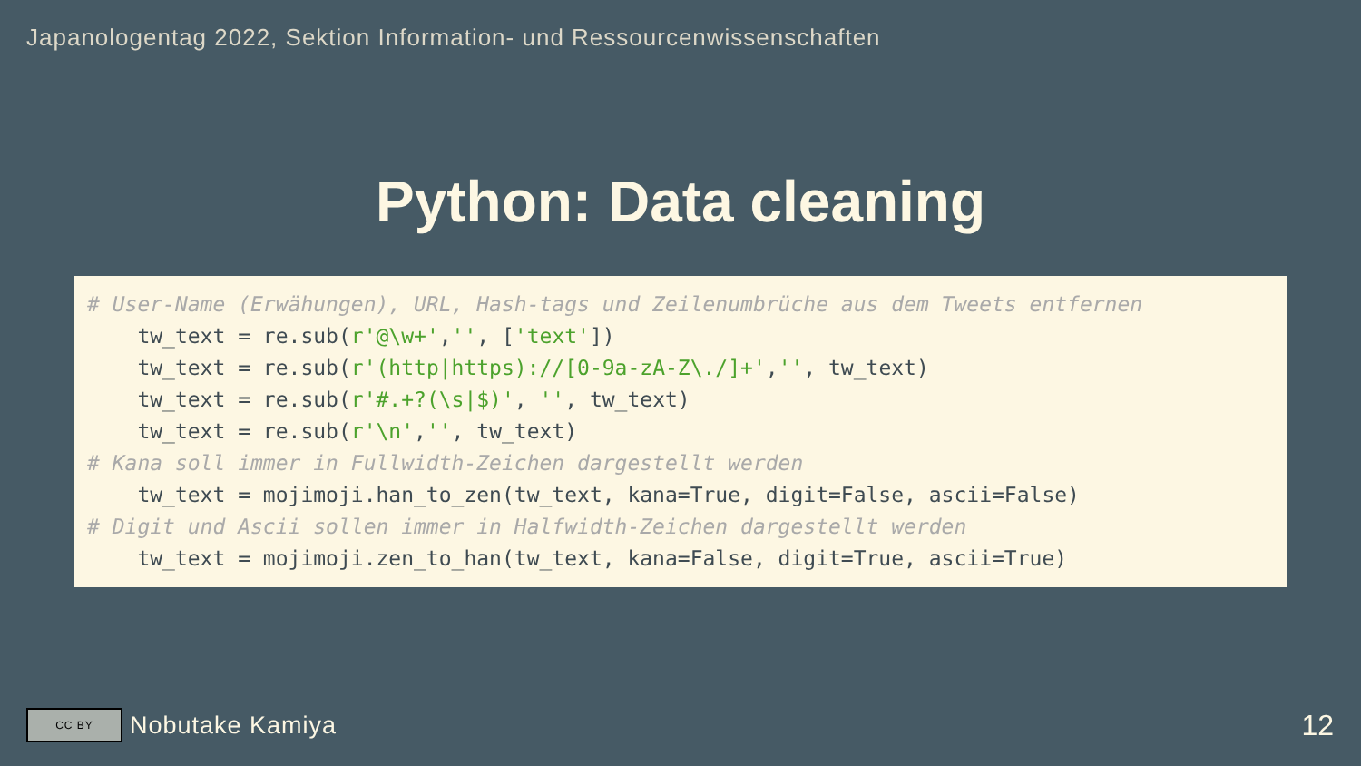Japanologentag 2022, Sektion Information- und Ressourcenwissenschaften
Python: Data cleaning
# User-Name (Erwähungen), URL, Hash-tags und Zeilenumbrüche aus dem Tweets entfernen
    tw_text = re.sub(r'@\w+','', ['text'])
    tw_text = re.sub(r'(http|https)://[0-9a-zA-Z\./]+','', tw_text)
    tw_text = re.sub(r'#.+?(\s|$)', '', tw_text)
    tw_text = re.sub(r'\n','', tw_text)
# Kana soll immer in Fullwidth-Zeichen dargestellt werden
    tw_text = mojimoji.han_to_zen(tw_text, kana=True, digit=False, ascii=False)
# Digit und Ascii sollen immer in Halfwidth-Zeichen dargestellt werden
    tw_text = mojimoji.zen_to_han(tw_text, kana=False, digit=True, ascii=True)
CC BY
Nobutake Kamiya
12